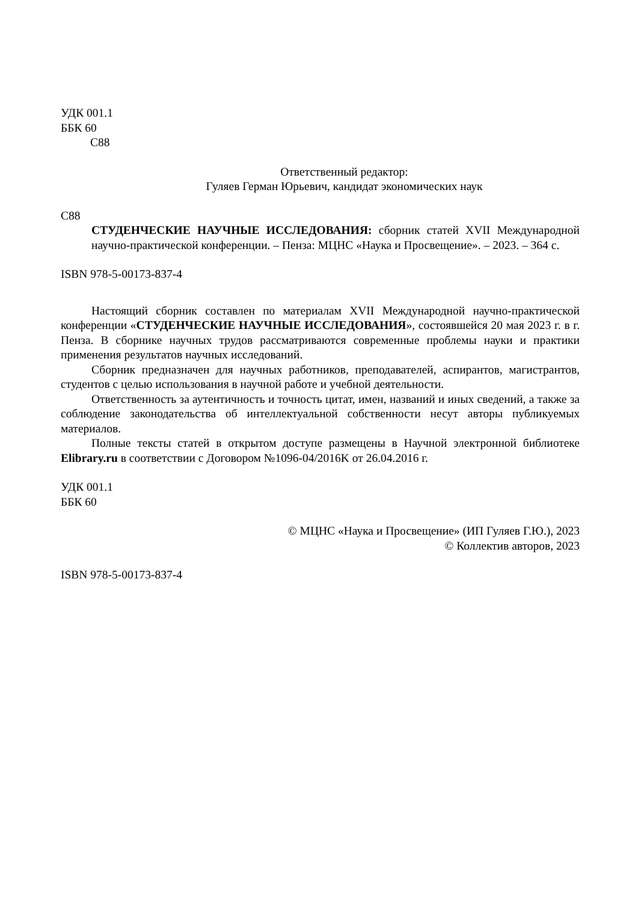УДК 001.1
ББК 60
С88
Ответственный редактор:
Гуляев Герман Юрьевич, кандидат экономических наук
С88
СТУДЕНЧЕСКИЕ НАУЧНЫЕ ИССЛЕДОВАНИЯ: сборник статей XVII Международной научно-практической конференции. – Пенза: МЦНС «Наука и Просвещение». – 2023. – 364 с.
ISBN 978-5-00173-837-4
Настоящий сборник составлен по материалам XVII Международной научно-практической конференции «СТУДЕНЧЕСКИЕ НАУЧНЫЕ ИССЛЕДОВАНИЯ», состоявшейся 20 мая 2023 г. в г. Пенза. В сборнике научных трудов рассматриваются современные проблемы науки и практики применения результатов научных исследований.
Сборник предназначен для научных работников, преподавателей, аспирантов, магистрантов, студентов с целью использования в научной работе и учебной деятельности.
Ответственность за аутентичность и точность цитат, имен, названий и иных сведений, а также за соблюдение законодательства об интеллектуальной собственности несут авторы публикуемых материалов.
Полные тексты статей в открытом доступе размещены в Научной электронной библиотеке Elibrary.ru в соответствии с Договором №1096-04/2016K от 26.04.2016 г.
УДК 001.1
ББК 60
© МЦНС «Наука и Просвещение» (ИП Гуляев Г.Ю.), 2023
© Коллектив авторов, 2023
ISBN 978-5-00173-837-4